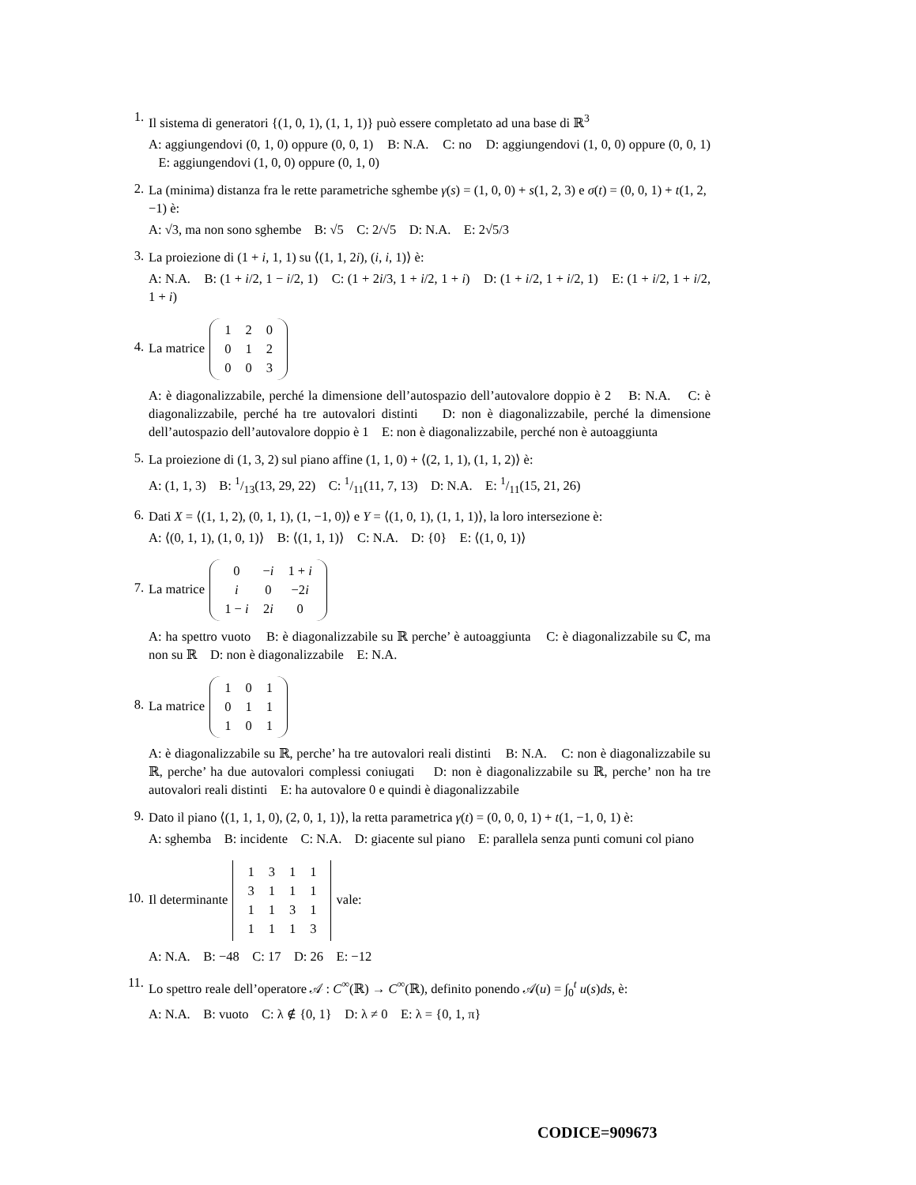1.
Il sistema di generatori {(1, 0, 1), (1, 1, 1)} può essere completato ad una base di ℝ<sup>3</sup>
A: aggiungendovi (0, 1, 0) oppure (0, 0, 1) B: N.A. C: no D: aggiungendovi (1, 0, 0) oppure (0, 0, 1) E: aggiungendovi (1, 0, 0) oppure (0, 1, 0)
2.
La (minima) distanza fra le rette parametriche sghembe γ(s) = (1, 0, 0) + s(1, 2, 3) e σ(t) = (0, 0, 1) + t(1, 2, −1) è:
A: √3, ma non sono sghembe B: √5 C: 2/√5 D: N.A. E: 2√5/3
3.
La proiezione di (1 + i, 1, 1) su ⟨(1, 1, 2i), (i, i, 1)⟩ è:
A: N.A. B: (1 + i/2, 1 − i/2, 1) C: (1 + 2i/3, 1 + i/2, 1 + i) D: (1 + i/2, 1 + i/2, 1) E: (1 + i/2, 1 + i/2, 1 + i)
4.
La matrice
| 1 | 2 | 0 |
| 0 | 1 | 2 |
| 0 | 0 | 3 |
A: è diagonalizzabile, perché la dimensione dell’autospazio dell’autovalore doppio è 2 B: N.A. C: è diagonalizzabile, perché ha tre autovalori distinti D: non è diagonalizzabile, perché la dimensione dell’autospazio dell’autovalore doppio è 1 E: non è diagonalizzabile, perché non è autoaggiunta
5.
La proiezione di (1, 3, 2) sul piano affine (1, 1, 0) + ⟨(2, 1, 1), (1, 1, 2)⟩ è:
A: (1, 1, 3) B: 1/13(13, 29, 22) C: 1/11(11, 7, 13) D: N.A. E: 1/11(15, 21, 26)
6.
Dati X = ⟨(1, 1, 2), (0, 1, 1), (1, −1, 0)⟩ e Y = ⟨(1, 0, 1), (1, 1, 1)⟩, la loro intersezione è:
A: ⟨(0, 1, 1), (1, 0, 1)⟩ B: ⟨(1, 1, 1)⟩ C: N.A. D: {0} E: ⟨(1, 0, 1)⟩
7.
La matrice
| 0 | − i | 1 + i |
| i | 0 | −2 i |
| 1 − i | 2 i | 0 |
A: ha spettro vuoto B: è diagonalizzabile su ℝ perche’ è autoaggiunta C: è diagonalizzabile su ℂ, ma non su ℝ D: non è diagonalizzabile E: N.A.
8.
La matrice
| 1 | 0 | 1 |
| 0 | 1 | 1 |
| 1 | 0 | 1 |
A: è diagonalizzabile su ℝ, perche’ ha tre autovalori reali distinti B: N.A. C: non è diagonalizzabile su ℝ, perche’ ha due autovalori complessi coniugati D: non è diagonalizzabile su ℝ, perche’ non ha tre autovalori reali distinti E: ha autovalore 0 e quindi è diagonalizzabile
9.
Dato il piano ⟨(1, 1, 1, 0), (2, 0, 1, 1)⟩, la retta parametrica γ(t) = (0, 0, 0, 1) + t(1, −1, 0, 1) è:
A: sghemba B: incidente C: N.A. D: giacente sul piano E: parallela senza punti comuni col piano
10.
Il determinante
| 1 | 3 | 1 | 1 |
| 3 | 1 | 1 | 1 |
| 1 | 1 | 3 | 1 |
| 1 | 1 | 1 | 3 |
vale:
A: N.A. B: −48 C: 17 D: 26 E: −12
11.
Lo spettro reale dell’operatore 𝒜 : C<sup>∞</sup>(ℝ) → C<sup>∞</sup>(ℝ), definito ponendo 𝒜(u) = ∫<sub>0</sub><sup>t</sup> u(s)ds, è:
A: N.A. B: vuoto C: λ ∉ {0, 1} D: λ ≠ 0 E: λ = {0, 1, π}
CODICE=909673